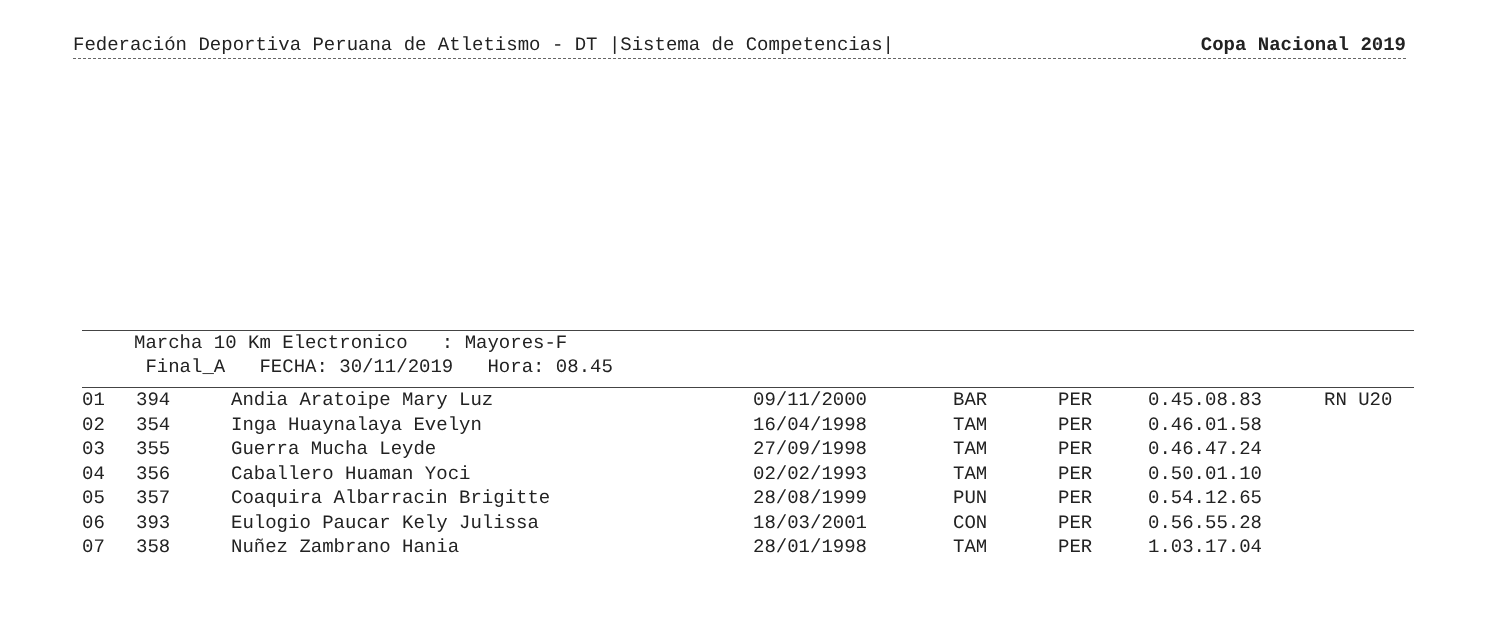Federación Deportiva Peruana de Atletismo - DT |Sistema de Competencias| Copa Nacional 2019
Marcha 10 Km Electronico : Mayores-F
Final_A FECHA: 30/11/2019 Hora: 08.45
| 01 | 394 | Andia Aratoipe Mary Luz | 09/11/2000 | BAR | PER | 0.45.08.83 | RN U20 |
| 02 | 354 | Inga Huaynalaya Evelyn | 16/04/1998 | TAM | PER | 0.46.01.58 | |
| 03 | 355 | Guerra Mucha Leyde | 27/09/1998 | TAM | PER | 0.46.47.24 | |
| 04 | 356 | Caballero Huaman Yoci | 02/02/1993 | TAM | PER | 0.50.01.10 | |
| 05 | 357 | Coaquira Albarracin Brigitte | 28/08/1999 | PUN | PER | 0.54.12.65 | |
| 06 | 393 | Eulogio Paucar Kely Julissa | 18/03/2001 | CON | PER | 0.56.55.28 | |
| 07 | 358 | Nuñez Zambrano Hania | 28/01/1998 | TAM | PER | 1.03.17.04 | |